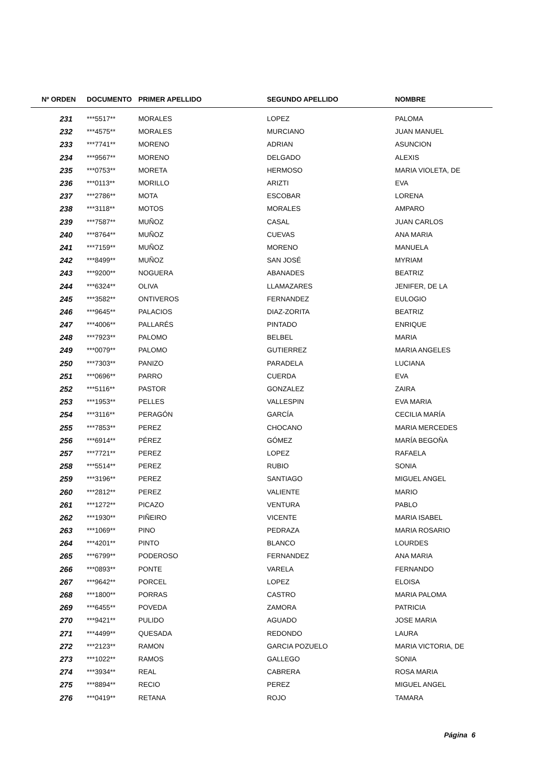| Nº ORDEN | DOCUMENTO | PRIMER APELLIDO | SEGUNDO APELLIDO | NOMBRE |
| --- | --- | --- | --- | --- |
| 231 | ***5517** | MORALES | LOPEZ | PALOMA |
| 232 | ***4575** | MORALES | MURCIANO | JUAN MANUEL |
| 233 | ***7741** | MORENO | ADRIAN | ASUNCION |
| 234 | ***9567** | MORENO | DELGADO | ALEXIS |
| 235 | ***0753** | MORETA | HERMOSO | MARIA VIOLETA, DE |
| 236 | ***0113** | MORILLO | ARIZTI | EVA |
| 237 | ***2786** | MOTA | ESCOBAR | LORENA |
| 238 | ***3118** | MOTOS | MORALES | AMPARO |
| 239 | ***7587** | MUÑOZ | CASAL | JUAN CARLOS |
| 240 | ***8764** | MUÑOZ | CUEVAS | ANA MARIA |
| 241 | ***7159** | MUÑOZ | MORENO | MANUELA |
| 242 | ***8499** | MUÑOZ | SAN JOSÉ | MYRIAM |
| 243 | ***9200** | NOGUERA | ABANADES | BEATRIZ |
| 244 | ***6324** | OLIVA | LLAMAZARES | JENIFER, DE LA |
| 245 | ***3582** | ONTIVEROS | FERNANDEZ | EULOGIO |
| 246 | ***9645** | PALACIOS | DIAZ-ZORITA | BEATRIZ |
| 247 | ***4006** | PALLARÉS | PINTADO | ENRIQUE |
| 248 | ***7923** | PALOMO | BELBEL | MARIA |
| 249 | ***0079** | PALOMO | GUTIERREZ | MARIA ANGELES |
| 250 | ***7303** | PANIZO | PARADELA | LUCIANA |
| 251 | ***0696** | PARRO | CUERDA | EVA |
| 252 | ***5116** | PASTOR | GONZALEZ | ZAIRA |
| 253 | ***1953** | PELLES | VALLESPIN | EVA MARIA |
| 254 | ***3116** | PERAGÓN | GARCÍA | CECILIA MARÍA |
| 255 | ***7853** | PEREZ | CHOCANO | MARIA MERCEDES |
| 256 | ***6914** | PÉREZ | GÓMEZ | MARÍA BEGOÑA |
| 257 | ***7721** | PEREZ | LOPEZ | RAFAELA |
| 258 | ***5514** | PEREZ | RUBIO | SONIA |
| 259 | ***3196** | PEREZ | SANTIAGO | MIGUEL ANGEL |
| 260 | ***2812** | PEREZ | VALIENTE | MARIO |
| 261 | ***1272** | PICAZO | VENTURA | PABLO |
| 262 | ***1930** | PIÑEIRO | VICENTE | MARIA ISABEL |
| 263 | ***1069** | PINO | PEDRAZA | MARIA ROSARIO |
| 264 | ***4201** | PINTO | BLANCO | LOURDES |
| 265 | ***6799** | PODEROSO | FERNANDEZ | ANA MARIA |
| 266 | ***0893** | PONTE | VARELA | FERNANDO |
| 267 | ***9642** | PORCEL | LOPEZ | ELOISA |
| 268 | ***1800** | PORRAS | CASTRO | MARIA PALOMA |
| 269 | ***6455** | POVEDA | ZAMORA | PATRICIA |
| 270 | ***9421** | PULIDO | AGUADO | JOSE MARIA |
| 271 | ***4499** | QUESADA | REDONDO | LAURA |
| 272 | ***2123** | RAMON | GARCIA POZUELO | MARIA VICTORIA, DE |
| 273 | ***1022** | RAMOS | GALLEGO | SONIA |
| 274 | ***3934** | REAL | CABRERA | ROSA MARIA |
| 275 | ***8894** | RECIO | PEREZ | MIGUEL ANGEL |
| 276 | ***0419** | RETANA | ROJO | TAMARA |
Página 6